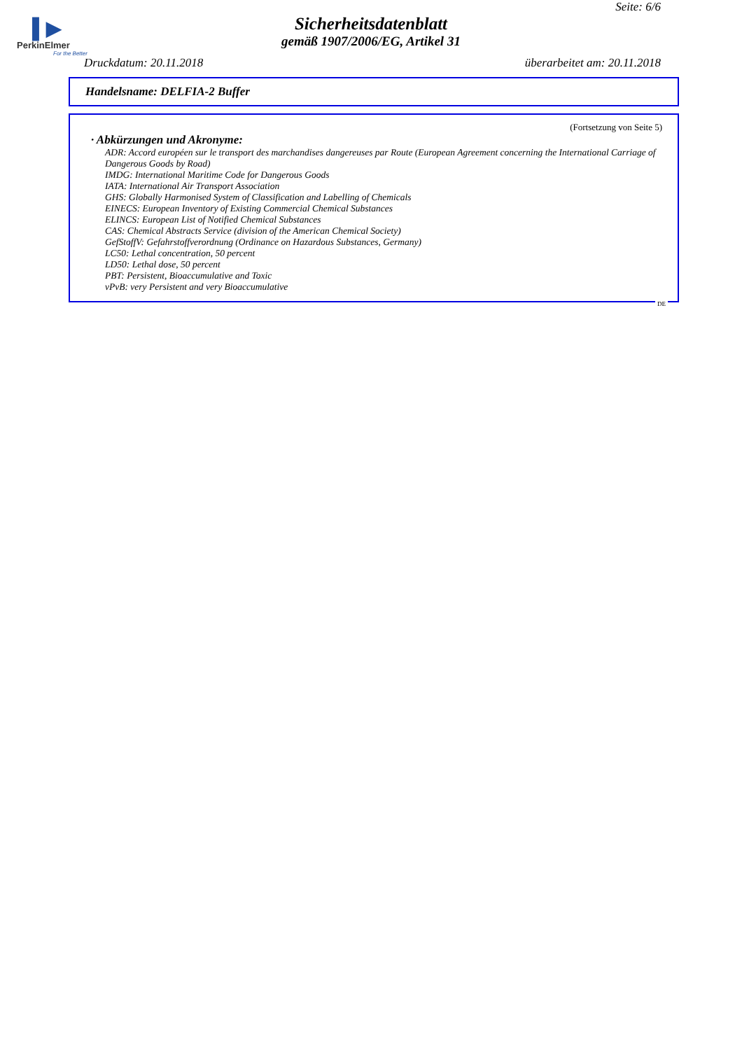Seite: 6/6
▌▶
PerkinElmer
For the Better
Sicherheitsdatenblatt
gemäß 1907/2006/EG, Artikel 31
Druckdatum: 20.11.2018 überarbeitet am: 20.11.2018
Handelsname: DELFIA-2 Buffer
(Fortsetzung von Seite 5)
· Abkürzungen und Akronyme:
ADR: Accord européen sur le transport des marchandises dangereuses par Route (European Agreement concerning the International Carriage of Dangerous Goods by Road)
IMDG: International Maritime Code for Dangerous Goods
IATA: International Air Transport Association
GHS: Globally Harmonised System of Classification and Labelling of Chemicals
EINECS: European Inventory of Existing Commercial Chemical Substances
ELINCS: European List of Notified Chemical Substances
CAS: Chemical Abstracts Service (division of the American Chemical Society)
GefStoffV: Gefahrstoffverordnung (Ordinance on Hazardous Substances, Germany)
LC50: Lethal concentration, 50 percent
LD50: Lethal dose, 50 percent
PBT: Persistent, Bioaccumulative and Toxic
vPvB: very Persistent and very Bioaccumulative
DE